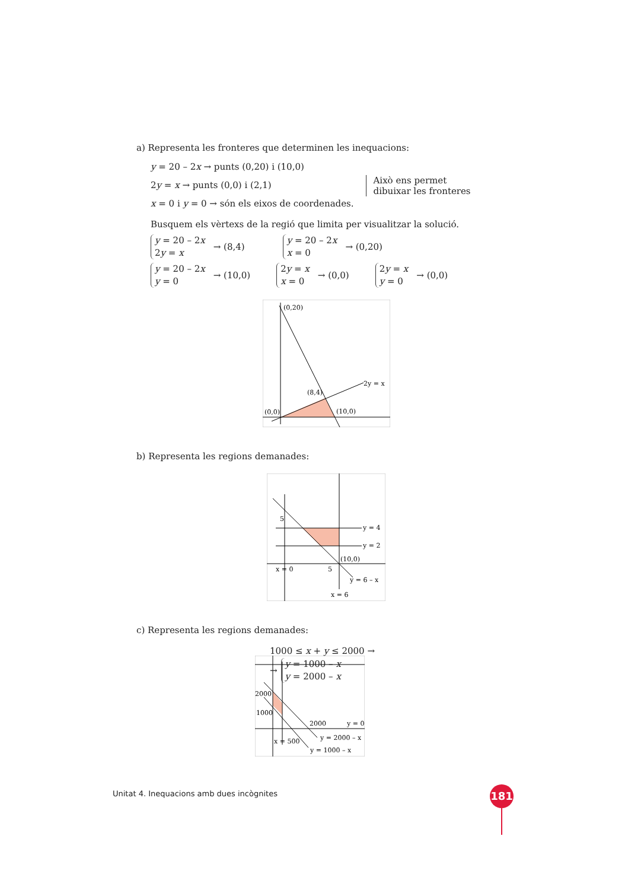a) Representa les fronteres que determinen les inequacions:
y = 20 – 2x → punts (0,20) i (10,0)
2y = x → punts (0,0) i (2,1)
x = 0 i y = 0 → són els eixos de coordenades.
Això ens permet
dibuixar les fronteres
Busquem els vèrtexs de la regió que limita per visualitzar la solució.
y = 20 – 2x
2y = x
→ (8,4)
y = 20 – 2x
x = 0
→ (0,20)
y = 20 – 2x
y = 0
→ (10,0)
2y = x
x = 0
→ (0,0)
2y = x
y = 0
→ (0,0)
(0,20)
(8,4)
(0,0)
(10,0)
2y = x
b) Representa les regions demanades:
y = 4
y = 2
(10,0)
x = 0
y = 6 – x
x = 6
5
5
c) Representa les regions demanades:
2000
1000
2000
y = 0
y = 2000 – x
x = 500
y = 1000 – x
1000 ≤ x + y ≤ 2000 →
→
y = 1000 – x
y = 2000 – x
Unitat 4. Inequacions amb dues incògnites
181